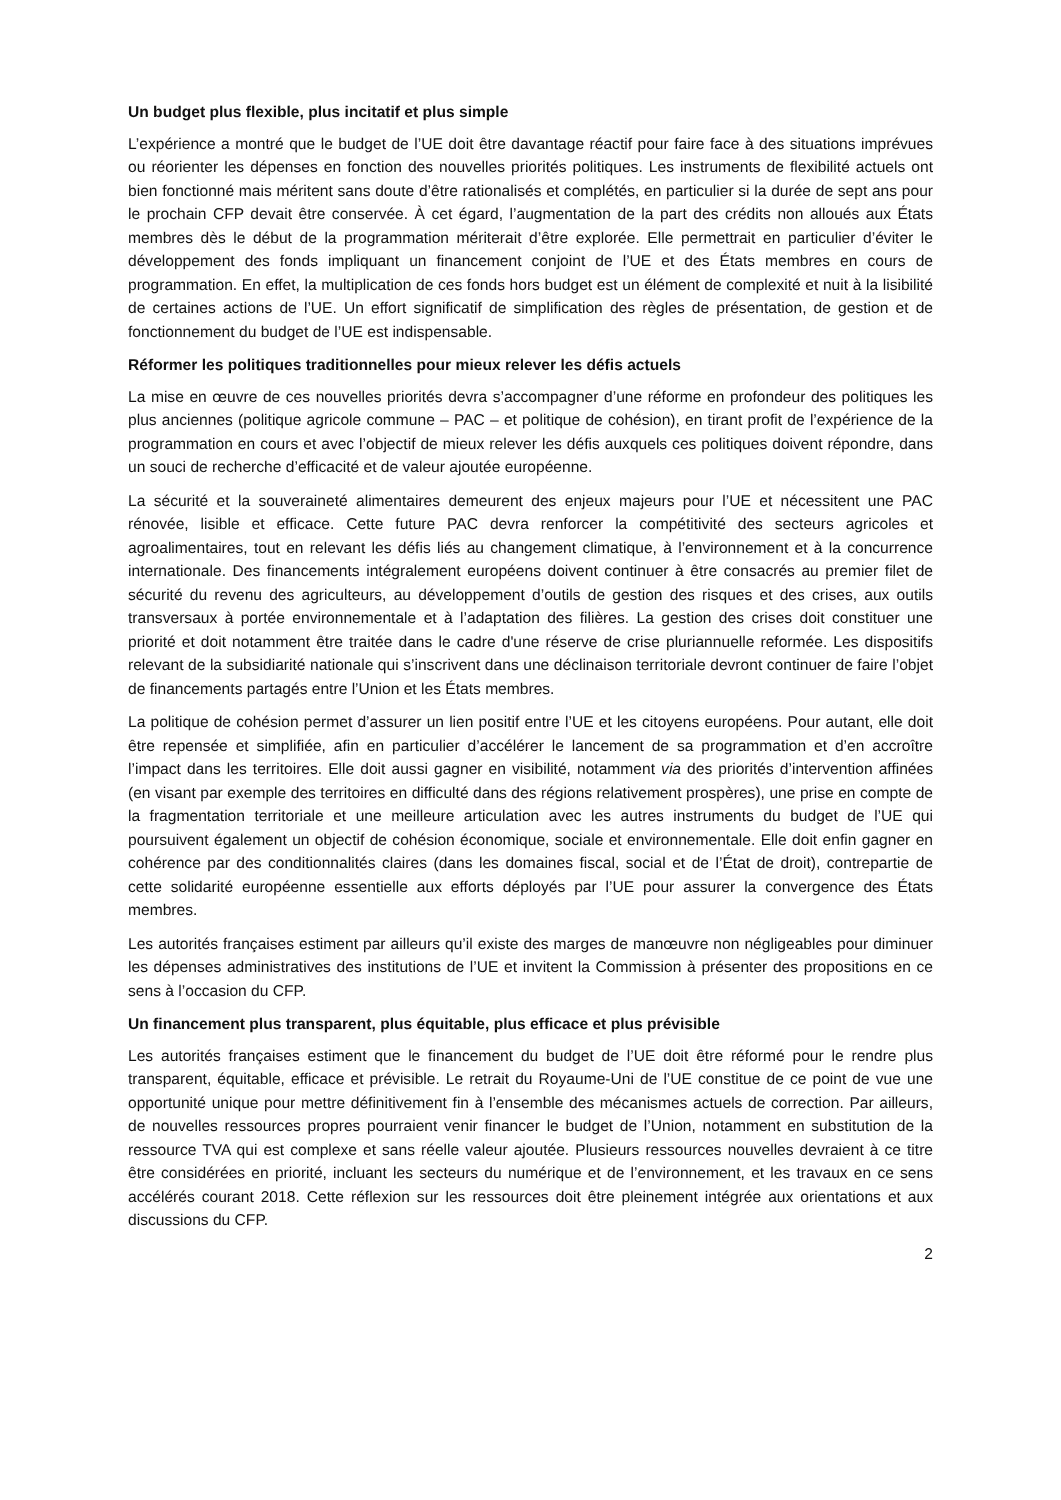Un budget plus flexible, plus incitatif et plus simple
L’expérience a montré que le budget de l’UE doit être davantage réactif pour faire face à des situations imprévues ou réorienter les dépenses en fonction des nouvelles priorités politiques. Les instruments de flexibilité actuels ont bien fonctionné mais méritent sans doute d’être rationalisés et complétés, en particulier si la durée de sept ans pour le prochain CFP devait être conservée. À cet égard, l’augmentation de la part des crédits non alloués aux États membres dès le début de la programmation mériterait d’être explorée. Elle permettrait en particulier d’éviter le développement des fonds impliquant un financement conjoint de l’UE et des États membres en cours de programmation. En effet, la multiplication de ces fonds hors budget est un élément de complexité et nuit à la lisibilité de certaines actions de l’UE. Un effort significatif de simplification des règles de présentation, de gestion et de fonctionnement du budget de l’UE est indispensable.
Réformer les politiques traditionnelles pour mieux relever les défis actuels
La mise en œuvre de ces nouvelles priorités devra s’accompagner d’une réforme en profondeur des politiques les plus anciennes (politique agricole commune – PAC – et politique de cohésion), en tirant profit de l’expérience de la programmation en cours et avec l’objectif de mieux relever les défis auxquels ces politiques doivent répondre, dans un souci de recherche d’efficacité et de valeur ajoutée européenne.
La sécurité et la souveraineté alimentaires demeurent des enjeux majeurs pour l’UE et nécessitent une PAC rénovée, lisible et efficace. Cette future PAC devra renforcer la compétitivité des secteurs agricoles et agroalimentaires, tout en relevant les défis liés au changement climatique, à l’environnement et à la concurrence internationale. Des financements intégralement européens doivent continuer à être consacrés au premier filet de sécurité du revenu des agriculteurs, au développement d’outils de gestion des risques et des crises, aux outils transversaux à portée environnementale et à l’adaptation des filières. La gestion des crises doit constituer une priorité et doit notamment être traitée dans le cadre d'une réserve de crise pluriannuelle reformée. Les dispositifs relevant de la subsidiarité nationale qui s’inscrivent dans une déclinaison territoriale devront continuer de faire l’objet de financements partagés entre l’Union et les États membres.
La politique de cohésion permet d’assurer un lien positif entre l’UE et les citoyens européens. Pour autant, elle doit être repensée et simplifiée, afin en particulier d’accélérer le lancement de sa programmation et d’en accroître l’impact dans les territoires. Elle doit aussi gagner en visibilité, notamment via des priorités d’intervention affinées (en visant par exemple des territoires en difficulté dans des régions relativement prospères), une prise en compte de la fragmentation territoriale et une meilleure articulation avec les autres instruments du budget de l’UE qui poursuivent également un objectif de cohésion économique, sociale et environnementale. Elle doit enfin gagner en cohérence par des conditionnalités claires (dans les domaines fiscal, social et de l’État de droit), contrepartie de cette solidarité européenne essentielle aux efforts déployés par l’UE pour assurer la convergence des États membres.
Les autorités françaises estiment par ailleurs qu’il existe des marges de manœuvre non négligeables pour diminuer les dépenses administratives des institutions de l’UE et invitent la Commission à présenter des propositions en ce sens à l’occasion du CFP.
Un financement plus transparent, plus équitable, plus efficace et plus prévisible
Les autorités françaises estiment que le financement du budget de l’UE doit être réformé pour le rendre plus transparent, équitable, efficace et prévisible. Le retrait du Royaume-Uni de l’UE constitue de ce point de vue une opportunité unique pour mettre définitivement fin à l’ensemble des mécanismes actuels de correction. Par ailleurs, de nouvelles ressources propres pourraient venir financer le budget de l’Union, notamment en substitution de la ressource TVA qui est complexe et sans réelle valeur ajoutée. Plusieurs ressources nouvelles devraient à ce titre être considérées en priorité, incluant les secteurs du numérique et de l’environnement, et les travaux en ce sens accélérés courant 2018. Cette réflexion sur les ressources doit être pleinement intégrée aux orientations et aux discussions du CFP.
2